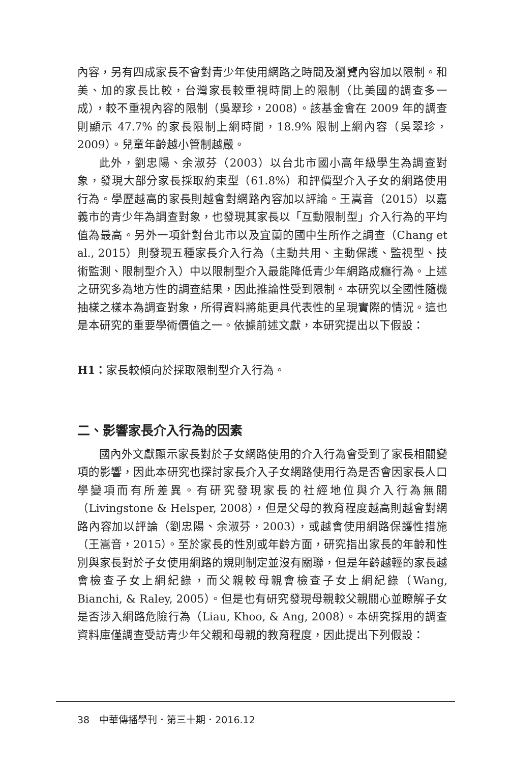內容，另有四成家長不會對青少年使用網路之時間及瀏覽內容加以限制。和美、加的家長比較，台灣家長較重視時間上的限制（比美國的調查多一成），較不重視內容的限制（吳翠珍，2008）。該基金會在 2009 年的調查則顯示 47.7% 的家長限制上網時間，18.9% 限制上網內容（吳翠珍，2009）。兒童年齡越小管制越嚴。
此外，劉忠陽、余淑芬（2003）以台北市國小高年級學生為調查對象，發現大部分家長採取約束型（61.8%）和評價型介入子女的網路使用行為。學歷越高的家長則越會對網路內容加以評論。王嵩音（2015）以嘉義市的青少年為調查對象，也發現其家長以「互動限制型」介入行為的平均值為最高。另外一項針對台北市以及宜蘭的國中生所作之調查（Chang et al., 2015）則發現五種家長介入行為（主動共用、主動保護、監視型、技術監測、限制型介入）中以限制型介入最能降低青少年網路成癮行為。上述之研究多為地方性的調查結果，因此推論性受到限制。本研究以全國性隨機抽樣之樣本為調查對象，所得資料將能更具代表性的呈現實際的情況。這也是本研究的重要學術價值之一。依據前述文獻，本研究提出以下假設：
H1：家長較傾向於採取限制型介入行為。
二、影響家長介入行為的因素
國內外文獻顯示家長對於子女網路使用的介入行為會受到了家長相關變項的影響，因此本研究也探討家長介入子女網路使用行為是否會因家長人口學變項而有所差異。有研究發現家長的社經地位與介入行為無關（Livingstone & Helsper, 2008），但是父母的教育程度越高則越會對網路內容加以評論（劉忠陽、余淑芬，2003），或越會使用網路保護性措施（王嵩音，2015）。至於家長的性別或年齡方面，研究指出家長的年齡和性別與家長對於子女使用網路的規則制定並沒有關聯，但是年齡越輕的家長越會檢查子女上網紀錄，而父親較母親會檢查子女上網紀錄（Wang, Bianchi, & Raley, 2005）。但是也有研究發現母親較父親關心並瞭解子女是否涉入網路危險行為（Liau, Khoo, & Ang, 2008）。本研究採用的調查資料庫僅調查受訪青少年父親和母親的教育程度，因此提出下列假設：
38　中華傳播學刊．第三十期．2016.12